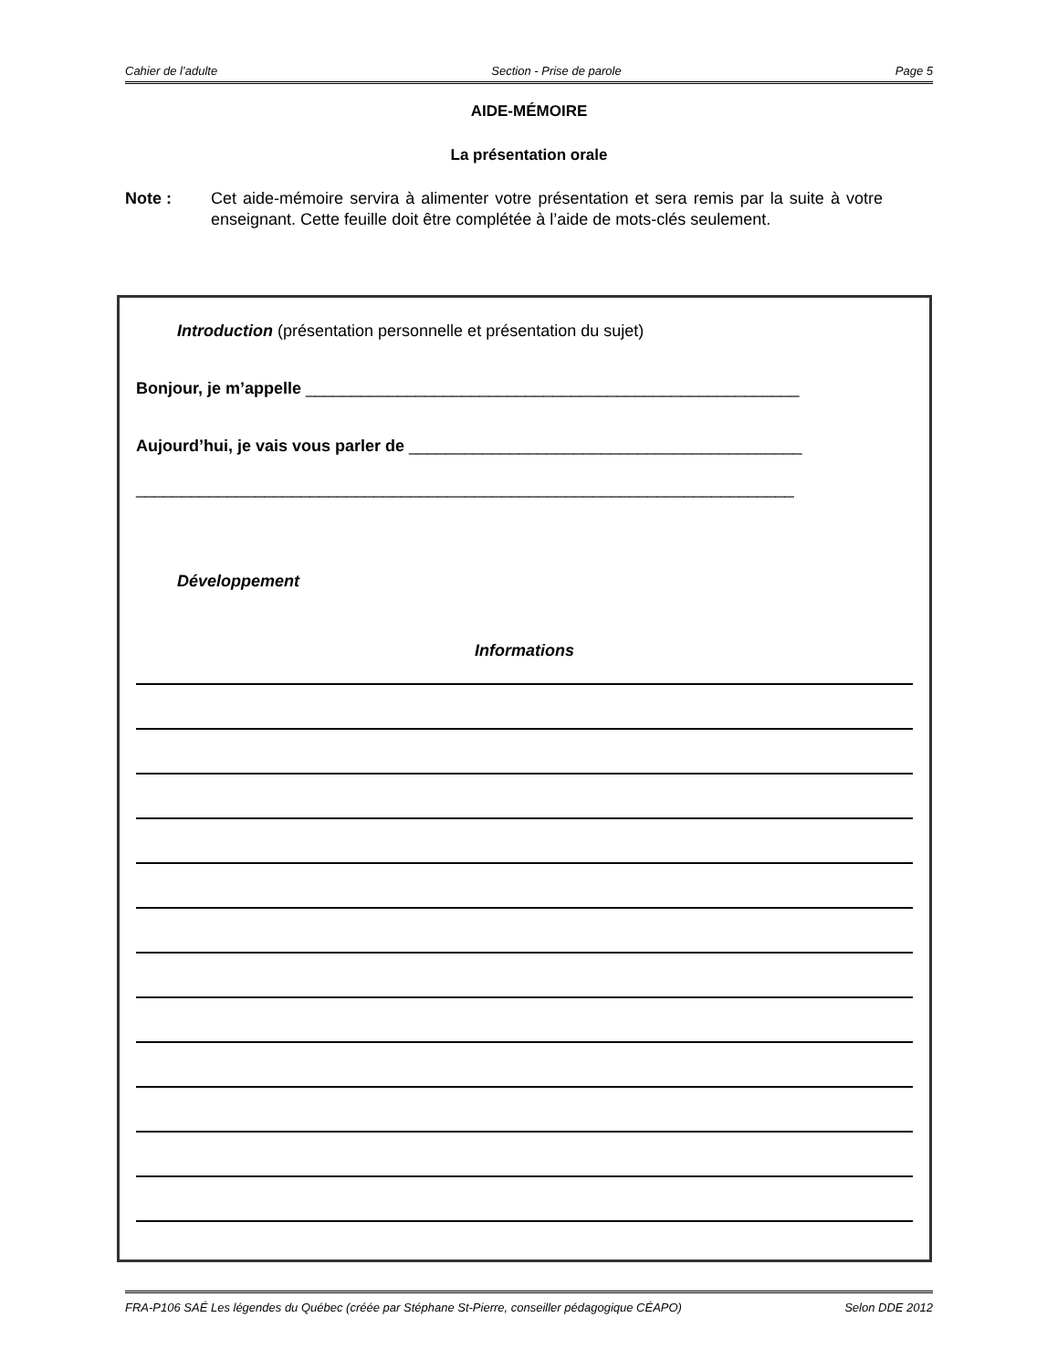Cahier de l’adulte Section - Prise de parole Page 5
AIDE-MÉMOIRE
La présentation orale
Note : Cet aide-mémoire servira à alimenter votre présentation et sera remis par la suite à votre enseignant. Cette feuille doit être complétée à l’aide de mots-clés seulement.
Introduction (présentation personnelle et présentation du sujet)
Bonjour, je m’appelle ______________________________________________________
Aujourd’hui, je vais vous parler de ___________________________________________
________________________________________________________________________
Développement
Informations
FRA-P106 SAÉ Les légendes du Québec (créée par Stéphane St-Pierre, conseiller pédagogique CÉAPO) Selon DDE 2012